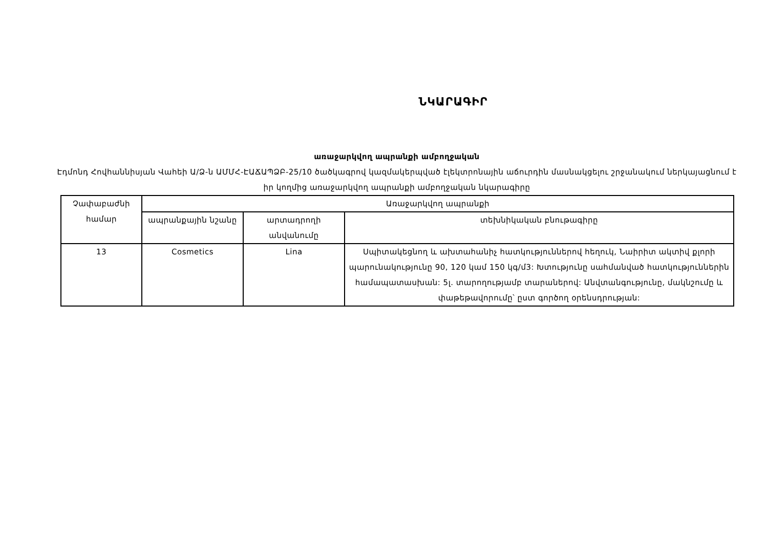ՆԿԱՐԱԳԻՐ
առաջարկվող ապրանքի ամբողջական
Էդմոնդ Հովհաննիսյան Վաhեի Ա/Ձ-ն ԱՄՄՀ-ԷԱՃԱՊՁԲ-25/10 ծածկագրով կազմակերպված էլեկտրոնային աճուրդին մասնակցելու շրջանակում ներկայացնում է իր կողմից առաջարկվող ապրանքի ամբողջական նկարագիրը
| Չափաբաժնի համար | Առաջարկվող ապրանքի | | |
| --- | --- | --- | --- |
| | ապրանքային նշանը | արտադրողի անվանումը | տեխնիկական բնութագիրը |
| 13 | Cosmetics | Lina | Սպիտակեցնող և ախտահանիչ հատկություններով հեղուկ, Նաիրիտ ակտիվ քլորի պարունակությունը 90, 120 կամ 150 կգ/մ3: Խտությունը սահմանված հատկություններին համապատասխան: 5լ. տարողությամբ տարաներով: Անվտանգությունը, մակնշումը և փաթեթավորումը՝ ըստ գործող օրենսդրության: |